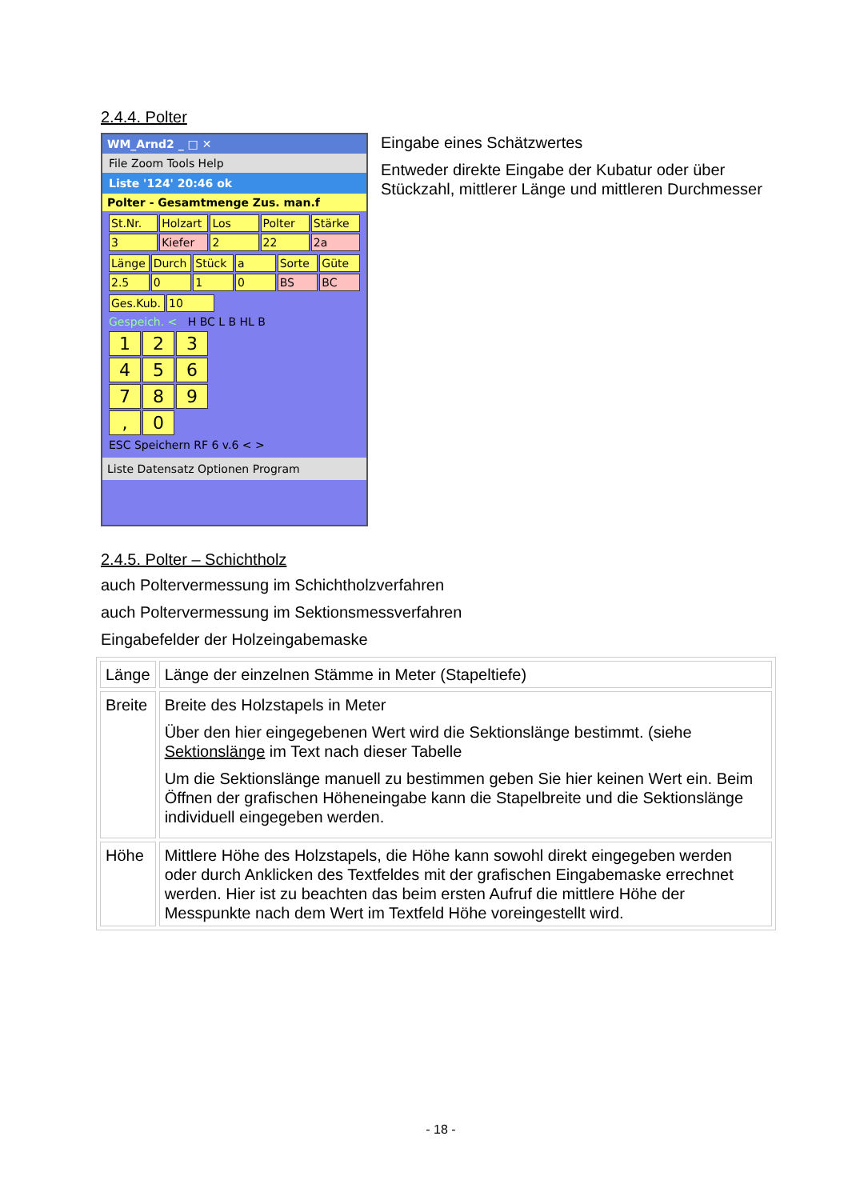2.4.4. Polter
WM_Arnd2 _ □ ✕
File Zoom Tools Help
Liste '124' 20:46 ok
Polter - Gesamtmenge Zus. man.f
St.Nr. Holzart Los Polter Stärke 3 Kiefer 2 22 2a
Länge Durch Stück a Sorte Güte 2.5 0 1 0 BS BC
Ges.Kub. 10
Gespeich. < H BC L B HL B
123456789, 0
ESC Speichern RF 6 v.6 < >
Liste Datensatz Optionen Program
Eingabe eines Schätzwertes
Entweder direkte Eingabe der Kubatur oder über Stückzahl, mittlerer Länge und mittleren Durchmesser
2.4.5. Polter – Schichtholz
auch Poltervermessung im Schichtholzverfahren
auch Poltervermessung im Sektionsmessverfahren
Eingabefelder der Holzeingabemaske
| Länge | Länge der einzelnen Stämme in Meter (Stapeltiefe) |
| Breite | Breite des Holzstapels in Meter Über den hier eingegebenen Wert wird die Sektionslänge bestimmt. (siehe Sektionslänge im Text nach dieser Tabelle Um die Sektionslänge manuell zu bestimmen geben Sie hier keinen Wert ein. Beim Öffnen der grafischen Höheneingabe kann die Stapelbreite und die Sektionslänge individuell eingegeben werden. |
| Höhe | Mittlere Höhe des Holzstapels, die Höhe kann sowohl direkt eingegeben werden oder durch Anklicken des Textfeldes mit der grafischen Eingabemaske errechnet werden. Hier ist zu beachten das beim ersten Aufruf die mittlere Höhe der Messpunkte nach dem Wert im Textfeld Höhe voreingestellt wird. |
- 18 -